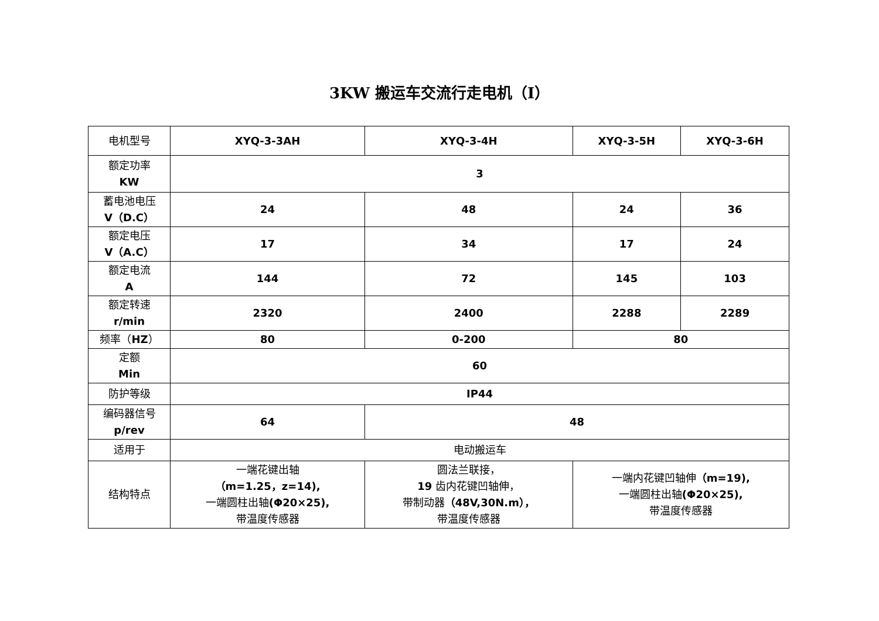3KW 搬运车交流行走电机（Ⅰ）
| 电机型号 | XYQ-3-3AH | XYQ-3-4H | XYQ-3-5H | XYQ-3-6H |
| 额定功率 KW | 3 | | | |
| 蓄电池电压 V（D.C） | 24 | 48 | 24 | 36 |
| 额定电压 V（A.C） | 17 | 34 | 17 | 24 |
| 额定电流 A | 144 | 72 | 145 | 103 |
| 额定转速 r/min | 2320 | 2400 | 2288 | 2289 |
| 频率（ HZ ） | 80 | 0-200 | 80 | |
| 定额 Min | 60 | | | |
| 防护等级 | IP44 | | | |
| 编码器信号 p/rev | 64 | 48 | | |
| 适用于 | 电动搬运车 | | | |
| 结构特点 | 一端花键出轴 （m=1.25，z=14), 一端圆柱出轴 (Φ20×25), 带温度传感器 | 圆法兰联接， 19 齿内花键凹轴伸， 带制动器 （48V,30N.m）， 带温度传感器 | 一端内花键凹轴伸 （m=19), 一端圆柱出轴 (Φ20×25), 带温度传感器 | |